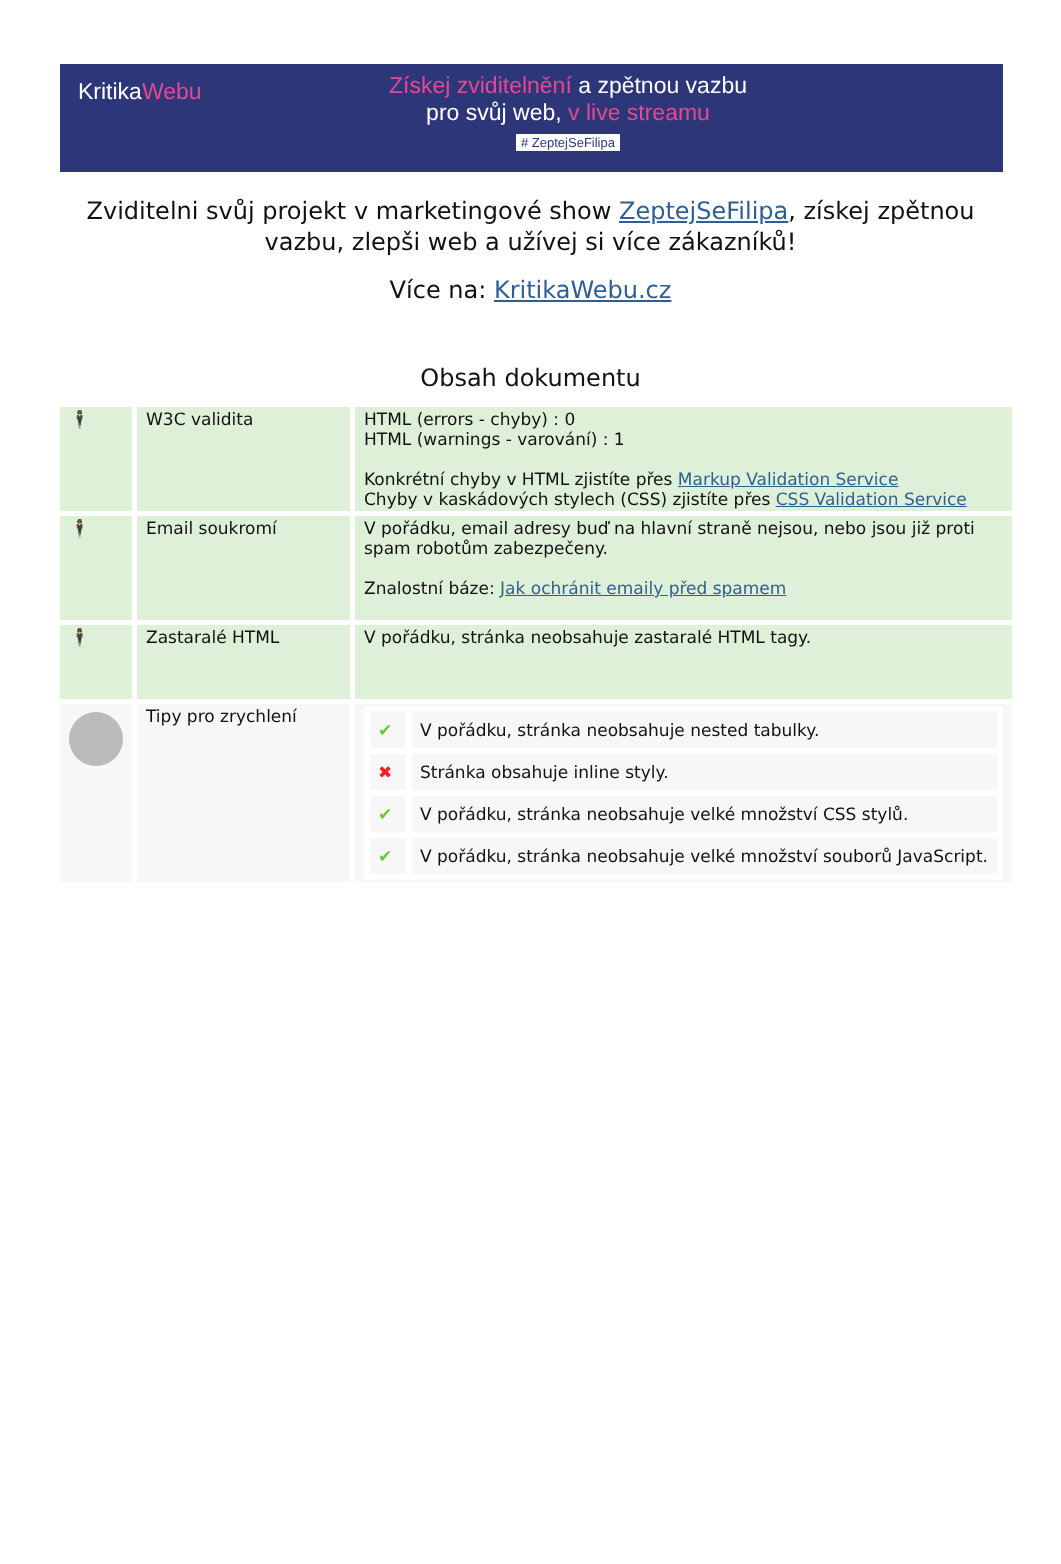KritikaWebu
Získej zviditelnění a zpětnou vazbu
pro svůj web, v live streamu
# ZeptejSeFilipa
Zviditelni svůj projekt v marketingové show ZeptejSeFilipa, získej zpětnou vazbu, zlepši web a užívej si více zákazníků!
Více na: KritikaWebu.cz
Obsah dokumentu
| 🕴 | W3C validita | HTML (errors - chyby) : 0 HTML (warnings - varování) : 1 Konkrétní chyby v HTML zjistíte přes Markup Validation Service Chyby v kaskádových stylech (CSS) zjistíte přes CSS Validation Service |
| 🕴 | Email soukromí | V pořádku, email adresy buď na hlavní straně nejsou, nebo jsou již proti spam robotům zabezpečeny. Znalostní báze: Jak ochránit emaily před spamem |
| 🕴 | Zastaralé HTML | V pořádku, stránka neobsahuje zastaralé HTML tagy. |
| | Tipy pro zrychlení | / ✔ / V pořádku, stránka neobsahuje nested tabulky. / / ✖ / Stránka obsahuje inline styly. / / ✔ / V pořádku, stránka neobsahuje velké množství CSS stylů. / / ✔ / V pořádku, stránka neobsahuje velké množství souborů JavaScript. / |